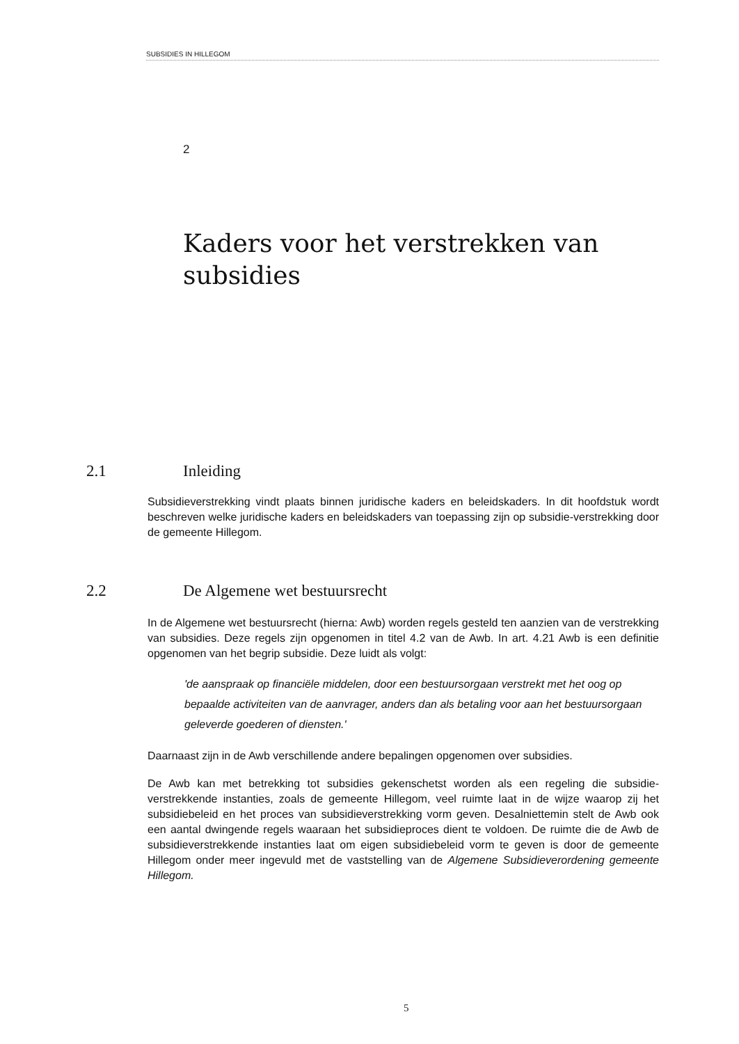SUBSIDIES IN HILLEGOM
2
Kaders voor het verstrekken van subsidies
2.1 Inleiding
Subsidieverstrekking vindt plaats binnen juridische kaders en beleidskaders. In dit hoofdstuk wordt beschreven welke juridische kaders en beleidskaders van toepassing zijn op subsidie-verstrekking door de gemeente Hillegom.
2.2 De Algemene wet bestuursrecht
In de Algemene wet bestuursrecht (hierna: Awb) worden regels gesteld ten aanzien van de verstrekking van subsidies. Deze regels zijn opgenomen in titel 4.2 van de Awb. In art. 4.21 Awb is een definitie opgenomen van het begrip subsidie. Deze luidt als volgt:
'de aanspraak op financiële middelen, door een bestuursorgaan verstrekt met het oog op bepaalde activiteiten van de aanvrager, anders dan als betaling voor aan het bestuursorgaan geleverde goederen of diensten.'
Daarnaast zijn in de Awb verschillende andere bepalingen opgenomen over subsidies.
De Awb kan met betrekking tot subsidies gekenschetst worden als een regeling die subsidie-verstrekkende instanties, zoals de gemeente Hillegom, veel ruimte laat in de wijze waarop zij het subsidiebeleid en het proces van subsidieverstrekking vorm geven. Desalniettemin stelt de Awb ook een aantal dwingende regels waaraan het subsidieproces dient te voldoen. De ruimte die de Awb de subsidieverstrekkende instanties laat om eigen subsidiebeleid vorm te geven is door de gemeente Hillegom onder meer ingevuld met de vaststelling van de Algemene Subsidieverordening gemeente Hillegom.
5